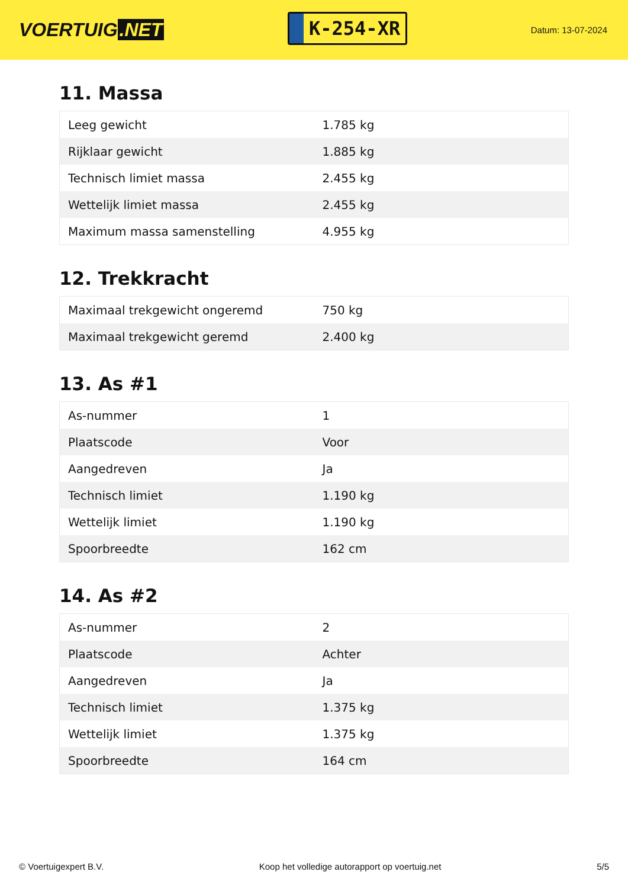VOERTUIG.NET
K-254-XR
Datum: 13-07-2024
11. Massa
| Leeg gewicht | 1.785 kg |
| Rijklaar gewicht | 1.885 kg |
| Technisch limiet massa | 2.455 kg |
| Wettelijk limiet massa | 2.455 kg |
| Maximum massa samenstelling | 4.955 kg |
12. Trekkracht
| Maximaal trekgewicht ongeremd | 750 kg |
| Maximaal trekgewicht geremd | 2.400 kg |
13. As #1
| As-nummer | 1 |
| Plaatscode | Voor |
| Aangedreven | Ja |
| Technisch limiet | 1.190 kg |
| Wettelijk limiet | 1.190 kg |
| Spoorbreedte | 162 cm |
14. As #2
| As-nummer | 2 |
| Plaatscode | Achter |
| Aangedreven | Ja |
| Technisch limiet | 1.375 kg |
| Wettelijk limiet | 1.375 kg |
| Spoorbreedte | 164 cm |
© Voertuigexpert B.V. Koop het volledige autorapport op voertuig.net
5/5